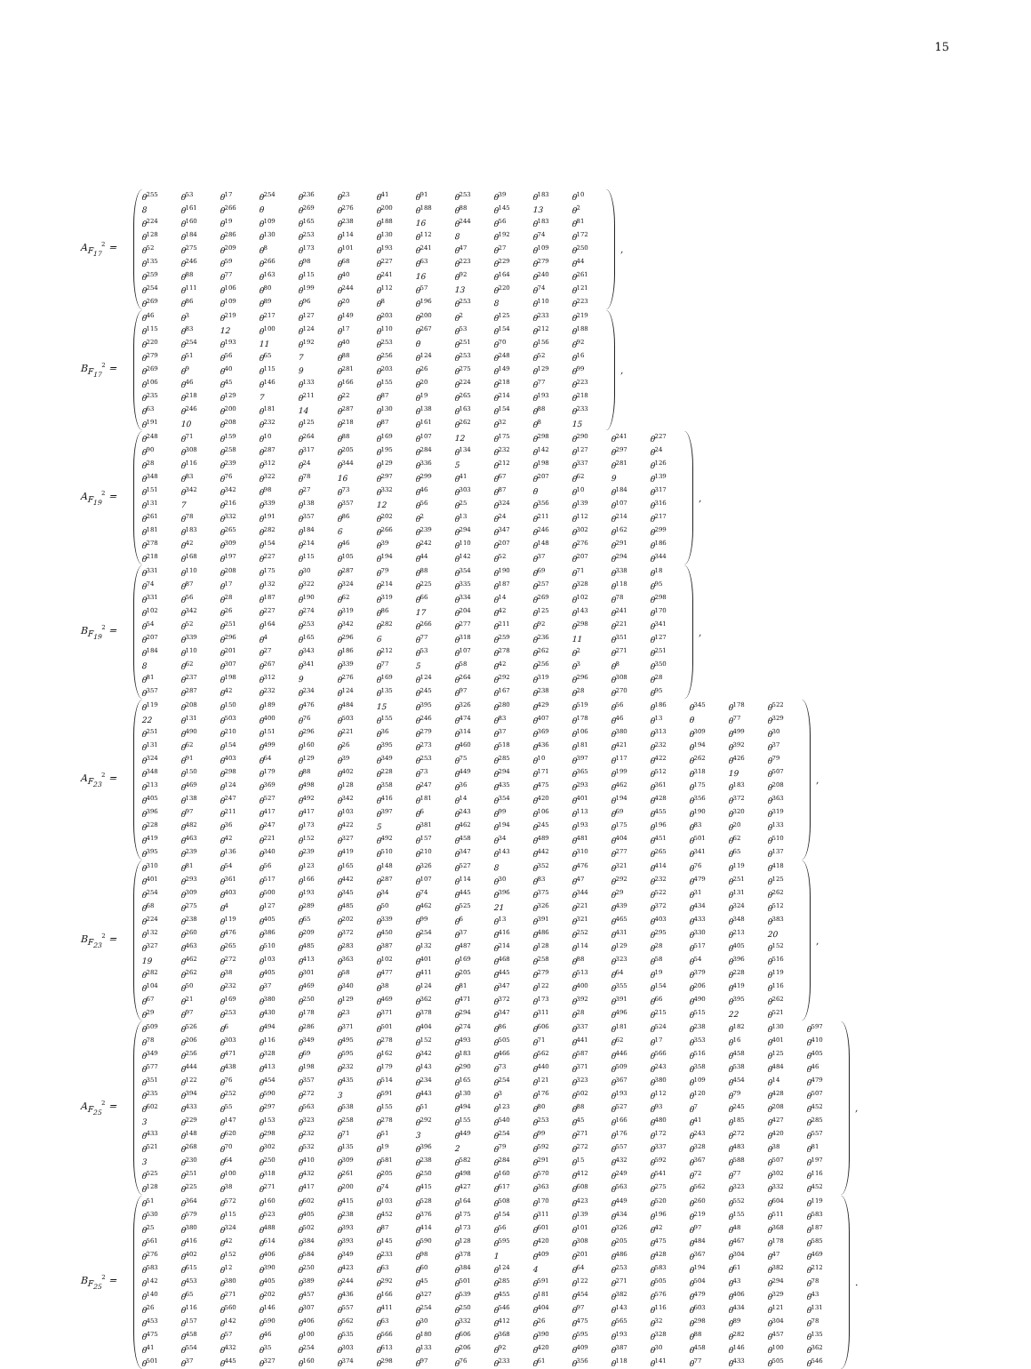15
A<sub>F<sub>17</sub></sub><sup>2</sup> =
| θ<sup>255</sup> | θ<sup>53</sup> | θ<sup>17</sup> | θ<sup>254</sup> | θ<sup>236</sup> | θ<sup>23</sup> | θ<sup>41</sup> | θ<sup>91</sup> | θ<sup>253</sup> | θ<sup>39</sup> | θ<sup>183</sup> | θ<sup>10</sup> |
| 8 | θ<sup>161</sup> | θ<sup>266</sup> | θ | θ<sup>269</sup> | θ<sup>276</sup> | θ<sup>200</sup> | θ<sup>188</sup> | θ<sup>88</sup> | θ<sup>145</sup> | 13 | θ<sup>2</sup> |
| θ<sup>224</sup> | θ<sup>160</sup> | θ<sup>19</sup> | θ<sup>109</sup> | θ<sup>165</sup> | θ<sup>238</sup> | θ<sup>188</sup> | 16 | θ<sup>244</sup> | θ<sup>56</sup> | θ<sup>183</sup> | θ<sup>81</sup> |
| θ<sup>128</sup> | θ<sup>184</sup> | θ<sup>286</sup> | θ<sup>130</sup> | θ<sup>253</sup> | θ<sup>114</sup> | θ<sup>130</sup> | θ<sup>112</sup> | 8 | θ<sup>192</sup> | θ<sup>74</sup> | θ<sup>172</sup> |
| θ<sup>52</sup> | θ<sup>275</sup> | θ<sup>209</sup> | θ<sup>8</sup> | θ<sup>173</sup> | θ<sup>101</sup> | θ<sup>193</sup> | θ<sup>241</sup> | θ<sup>47</sup> | θ<sup>27</sup> | θ<sup>109</sup> | θ<sup>250</sup> |
| θ<sup>135</sup> | θ<sup>246</sup> | θ<sup>59</sup> | θ<sup>266</sup> | θ<sup>98</sup> | θ<sup>68</sup> | θ<sup>227</sup> | θ<sup>63</sup> | θ<sup>223</sup> | θ<sup>229</sup> | θ<sup>279</sup> | θ<sup>44</sup> |
| θ<sup>259</sup> | θ<sup>88</sup> | θ<sup>77</sup> | θ<sup>163</sup> | θ<sup>115</sup> | θ<sup>40</sup> | θ<sup>241</sup> | 16 | θ<sup>92</sup> | θ<sup>164</sup> | θ<sup>240</sup> | θ<sup>261</sup> |
| θ<sup>254</sup> | θ<sup>111</sup> | θ<sup>106</sup> | θ<sup>80</sup> | θ<sup>199</sup> | θ<sup>244</sup> | θ<sup>112</sup> | θ<sup>57</sup> | 13 | θ<sup>220</sup> | θ<sup>74</sup> | θ<sup>121</sup> |
| θ<sup>269</sup> | θ<sup>86</sup> | θ<sup>109</sup> | θ<sup>89</sup> | θ<sup>96</sup> | θ<sup>20</sup> | θ<sup>8</sup> | θ<sup>196</sup> | θ<sup>253</sup> | 8 | θ<sup>110</sup> | θ<sup>223</sup> |
,
B<sub>F<sub>17</sub></sub><sup>2</sup> =
| θ<sup>46</sup> | θ<sup>3</sup> | θ<sup>219</sup> | θ<sup>217</sup> | θ<sup>127</sup> | θ<sup>149</sup> | θ<sup>203</sup> | θ<sup>200</sup> | θ<sup>2</sup> | θ<sup>125</sup> | θ<sup>233</sup> | θ<sup>219</sup> |
| θ<sup>115</sup> | θ<sup>83</sup> | 12 | θ<sup>100</sup> | θ<sup>124</sup> | θ<sup>17</sup> | θ<sup>110</sup> | θ<sup>267</sup> | θ<sup>53</sup> | θ<sup>154</sup> | θ<sup>212</sup> | θ<sup>188</sup> |
| θ<sup>220</sup> | θ<sup>254</sup> | θ<sup>193</sup> | 11 | θ<sup>192</sup> | θ<sup>40</sup> | θ<sup>253</sup> | θ | θ<sup>251</sup> | θ<sup>70</sup> | θ<sup>156</sup> | θ<sup>92</sup> |
| θ<sup>279</sup> | θ<sup>51</sup> | θ<sup>56</sup> | θ<sup>65</sup> | 7 | θ<sup>88</sup> | θ<sup>256</sup> | θ<sup>124</sup> | θ<sup>253</sup> | θ<sup>248</sup> | θ<sup>52</sup> | θ<sup>16</sup> |
| θ<sup>269</sup> | θ<sup>9</sup> | θ<sup>40</sup> | θ<sup>115</sup> | 9 | θ<sup>281</sup> | θ<sup>203</sup> | θ<sup>26</sup> | θ<sup>275</sup> | θ<sup>149</sup> | θ<sup>129</sup> | θ<sup>99</sup> |
| θ<sup>106</sup> | θ<sup>46</sup> | θ<sup>45</sup> | θ<sup>146</sup> | θ<sup>133</sup> | θ<sup>166</sup> | θ<sup>155</sup> | θ<sup>20</sup> | θ<sup>224</sup> | θ<sup>218</sup> | θ<sup>77</sup> | θ<sup>223</sup> |
| θ<sup>235</sup> | θ<sup>218</sup> | θ<sup>129</sup> | 7 | θ<sup>211</sup> | θ<sup>22</sup> | θ<sup>87</sup> | θ<sup>19</sup> | θ<sup>265</sup> | θ<sup>214</sup> | θ<sup>193</sup> | θ<sup>218</sup> |
| θ<sup>63</sup> | θ<sup>246</sup> | θ<sup>200</sup> | θ<sup>181</sup> | 14 | θ<sup>287</sup> | θ<sup>130</sup> | θ<sup>138</sup> | θ<sup>163</sup> | θ<sup>154</sup> | θ<sup>88</sup> | θ<sup>233</sup> |
| θ<sup>191</sup> | 10 | θ<sup>208</sup> | θ<sup>232</sup> | θ<sup>125</sup> | θ<sup>218</sup> | θ<sup>87</sup> | θ<sup>161</sup> | θ<sup>262</sup> | θ<sup>32</sup> | θ<sup>8</sup> | 15 |
,
A<sub>F<sub>19</sub></sub><sup>2</sup> =
| θ<sup>248</sup> | θ<sup>71</sup> | θ<sup>159</sup> | θ<sup>10</sup> | θ<sup>264</sup> | θ<sup>88</sup> | θ<sup>169</sup> | θ<sup>107</sup> | 12 | θ<sup>175</sup> | θ<sup>298</sup> | θ<sup>290</sup> | θ<sup>241</sup> | θ<sup>227</sup> |
| θ<sup>90</sup> | θ<sup>308</sup> | θ<sup>258</sup> | θ<sup>287</sup> | θ<sup>317</sup> | θ<sup>205</sup> | θ<sup>195</sup> | θ<sup>284</sup> | θ<sup>134</sup> | θ<sup>232</sup> | θ<sup>142</sup> | θ<sup>127</sup> | θ<sup>297</sup> | θ<sup>24</sup> |
| θ<sup>28</sup> | θ<sup>116</sup> | θ<sup>239</sup> | θ<sup>312</sup> | θ<sup>24</sup> | θ<sup>344</sup> | θ<sup>129</sup> | θ<sup>336</sup> | 5 | θ<sup>212</sup> | θ<sup>198</sup> | θ<sup>337</sup> | θ<sup>281</sup> | θ<sup>126</sup> |
| θ<sup>348</sup> | θ<sup>83</sup> | θ<sup>76</sup> | θ<sup>322</sup> | θ<sup>78</sup> | 16 | θ<sup>297</sup> | θ<sup>299</sup> | θ<sup>41</sup> | θ<sup>67</sup> | θ<sup>207</sup> | θ<sup>62</sup> | 9 | θ<sup>139</sup> |
| θ<sup>151</sup> | θ<sup>342</sup> | θ<sup>342</sup> | θ<sup>98</sup> | θ<sup>27</sup> | θ<sup>73</sup> | θ<sup>332</sup> | θ<sup>46</sup> | θ<sup>303</sup> | θ<sup>87</sup> | θ | θ<sup>10</sup> | θ<sup>184</sup> | θ<sup>317</sup> |
| θ<sup>131</sup> | 7 | θ<sup>216</sup> | θ<sup>339</sup> | θ<sup>138</sup> | θ<sup>357</sup> | 12 | θ<sup>56</sup> | θ<sup>25</sup> | θ<sup>324</sup> | θ<sup>356</sup> | θ<sup>139</sup> | θ<sup>107</sup> | θ<sup>316</sup> |
| θ<sup>261</sup> | θ<sup>78</sup> | θ<sup>332</sup> | θ<sup>191</sup> | θ<sup>357</sup> | θ<sup>86</sup> | θ<sup>202</sup> | θ<sup>2</sup> | θ<sup>13</sup> | θ<sup>24</sup> | θ<sup>211</sup> | θ<sup>112</sup> | θ<sup>214</sup> | θ<sup>217</sup> |
| θ<sup>181</sup> | θ<sup>183</sup> | θ<sup>265</sup> | θ<sup>282</sup> | θ<sup>184</sup> | 6 | θ<sup>266</sup> | θ<sup>239</sup> | θ<sup>294</sup> | θ<sup>347</sup> | θ<sup>246</sup> | θ<sup>302</sup> | θ<sup>162</sup> | θ<sup>299</sup> |
| θ<sup>278</sup> | θ<sup>42</sup> | θ<sup>309</sup> | θ<sup>154</sup> | θ<sup>214</sup> | θ<sup>46</sup> | θ<sup>39</sup> | θ<sup>242</sup> | θ<sup>110</sup> | θ<sup>207</sup> | θ<sup>148</sup> | θ<sup>276</sup> | θ<sup>291</sup> | θ<sup>186</sup> |
| θ<sup>218</sup> | θ<sup>168</sup> | θ<sup>197</sup> | θ<sup>227</sup> | θ<sup>115</sup> | θ<sup>105</sup> | θ<sup>194</sup> | θ<sup>44</sup> | θ<sup>142</sup> | θ<sup>52</sup> | θ<sup>37</sup> | θ<sup>207</sup> | θ<sup>294</sup> | θ<sup>344</sup> |
,
B<sub>F<sub>19</sub></sub><sup>2</sup> =
| θ<sup>331</sup> | θ<sup>110</sup> | θ<sup>208</sup> | θ<sup>175</sup> | θ<sup>30</sup> | θ<sup>287</sup> | θ<sup>79</sup> | θ<sup>88</sup> | θ<sup>354</sup> | θ<sup>190</sup> | θ<sup>69</sup> | θ<sup>71</sup> | θ<sup>338</sup> | θ<sup>18</sup> |
| θ<sup>74</sup> | θ<sup>87</sup> | θ<sup>17</sup> | θ<sup>132</sup> | θ<sup>322</sup> | θ<sup>324</sup> | θ<sup>214</sup> | θ<sup>225</sup> | θ<sup>335</sup> | θ<sup>187</sup> | θ<sup>257</sup> | θ<sup>328</sup> | θ<sup>118</sup> | θ<sup>95</sup> |
| θ<sup>331</sup> | θ<sup>56</sup> | θ<sup>28</sup> | θ<sup>187</sup> | θ<sup>190</sup> | θ<sup>62</sup> | θ<sup>319</sup> | θ<sup>66</sup> | θ<sup>334</sup> | θ<sup>14</sup> | θ<sup>269</sup> | θ<sup>102</sup> | θ<sup>78</sup> | θ<sup>298</sup> |
| θ<sup>102</sup> | θ<sup>342</sup> | θ<sup>26</sup> | θ<sup>227</sup> | θ<sup>274</sup> | θ<sup>319</sup> | θ<sup>86</sup> | 17 | θ<sup>204</sup> | θ<sup>42</sup> | θ<sup>125</sup> | θ<sup>143</sup> | θ<sup>241</sup> | θ<sup>170</sup> |
| θ<sup>54</sup> | θ<sup>52</sup> | θ<sup>251</sup> | θ<sup>164</sup> | θ<sup>253</sup> | θ<sup>342</sup> | θ<sup>282</sup> | θ<sup>266</sup> | θ<sup>277</sup> | θ<sup>211</sup> | θ<sup>92</sup> | θ<sup>298</sup> | θ<sup>221</sup> | θ<sup>341</sup> |
| θ<sup>207</sup> | θ<sup>339</sup> | θ<sup>296</sup> | θ<sup>4</sup> | θ<sup>165</sup> | θ<sup>296</sup> | 6 | θ<sup>77</sup> | θ<sup>318</sup> | θ<sup>259</sup> | θ<sup>236</sup> | 11 | θ<sup>351</sup> | θ<sup>127</sup> |
| θ<sup>184</sup> | θ<sup>110</sup> | θ<sup>201</sup> | θ<sup>27</sup> | θ<sup>343</sup> | θ<sup>186</sup> | θ<sup>212</sup> | θ<sup>53</sup> | θ<sup>107</sup> | θ<sup>278</sup> | θ<sup>262</sup> | θ<sup>2</sup> | θ<sup>271</sup> | θ<sup>251</sup> |
| 8 | θ<sup>62</sup> | θ<sup>307</sup> | θ<sup>267</sup> | θ<sup>341</sup> | θ<sup>339</sup> | θ<sup>77</sup> | 5 | θ<sup>58</sup> | θ<sup>42</sup> | θ<sup>256</sup> | θ<sup>3</sup> | θ<sup>8</sup> | θ<sup>350</sup> |
| θ<sup>81</sup> | θ<sup>237</sup> | θ<sup>198</sup> | θ<sup>312</sup> | 9 | θ<sup>276</sup> | θ<sup>169</sup> | θ<sup>124</sup> | θ<sup>264</sup> | θ<sup>292</sup> | θ<sup>319</sup> | θ<sup>296</sup> | θ<sup>308</sup> | θ<sup>28</sup> |
| θ<sup>357</sup> | θ<sup>287</sup> | θ<sup>42</sup> | θ<sup>232</sup> | θ<sup>234</sup> | θ<sup>124</sup> | θ<sup>135</sup> | θ<sup>245</sup> | θ<sup>97</sup> | θ<sup>167</sup> | θ<sup>238</sup> | θ<sup>28</sup> | θ<sup>270</sup> | θ<sup>95</sup> |
,
A<sub>F<sub>23</sub></sub><sup>2</sup> =
| θ<sup>119</sup> | θ<sup>208</sup> | θ<sup>150</sup> | θ<sup>189</sup> | θ<sup>476</sup> | θ<sup>484</sup> | 15 | θ<sup>395</sup> | θ<sup>326</sup> | θ<sup>280</sup> | θ<sup>429</sup> | θ<sup>519</sup> | θ<sup>56</sup> | θ<sup>186</sup> | θ<sup>345</sup> | θ<sup>178</sup> | θ<sup>522</sup> |
| 22 | θ<sup>131</sup> | θ<sup>503</sup> | θ<sup>400</sup> | θ<sup>76</sup> | θ<sup>503</sup> | θ<sup>155</sup> | θ<sup>246</sup> | θ<sup>474</sup> | θ<sup>83</sup> | θ<sup>407</sup> | θ<sup>178</sup> | θ<sup>46</sup> | θ<sup>13</sup> | θ | θ<sup>77</sup> | θ<sup>329</sup> |
| θ<sup>251</sup> | θ<sup>490</sup> | θ<sup>210</sup> | θ<sup>151</sup> | θ<sup>296</sup> | θ<sup>221</sup> | θ<sup>36</sup> | θ<sup>279</sup> | θ<sup>314</sup> | θ<sup>37</sup> | θ<sup>369</sup> | θ<sup>106</sup> | θ<sup>380</sup> | θ<sup>313</sup> | θ<sup>309</sup> | θ<sup>499</sup> | θ<sup>30</sup> |
| θ<sup>131</sup> | θ<sup>62</sup> | θ<sup>154</sup> | θ<sup>499</sup> | θ<sup>160</sup> | θ<sup>26</sup> | θ<sup>395</sup> | θ<sup>273</sup> | θ<sup>460</sup> | θ<sup>518</sup> | θ<sup>436</sup> | θ<sup>181</sup> | θ<sup>421</sup> | θ<sup>232</sup> | θ<sup>194</sup> | θ<sup>392</sup> | θ<sup>37</sup> |
| θ<sup>324</sup> | θ<sup>91</sup> | θ<sup>403</sup> | θ<sup>64</sup> | θ<sup>129</sup> | θ<sup>39</sup> | θ<sup>349</sup> | θ<sup>253</sup> | θ<sup>75</sup> | θ<sup>285</sup> | θ<sup>10</sup> | θ<sup>397</sup> | θ<sup>117</sup> | θ<sup>422</sup> | θ<sup>262</sup> | θ<sup>426</sup> | θ<sup>79</sup> |
| θ<sup>348</sup> | θ<sup>150</sup> | θ<sup>298</sup> | θ<sup>179</sup> | θ<sup>88</sup> | θ<sup>402</sup> | θ<sup>228</sup> | θ<sup>73</sup> | θ<sup>449</sup> | θ<sup>294</sup> | θ<sup>171</sup> | θ<sup>365</sup> | θ<sup>199</sup> | θ<sup>512</sup> | θ<sup>318</sup> | 19 | θ<sup>507</sup> |
| θ<sup>213</sup> | θ<sup>469</sup> | θ<sup>124</sup> | θ<sup>369</sup> | θ<sup>498</sup> | θ<sup>128</sup> | θ<sup>358</sup> | θ<sup>247</sup> | θ<sup>36</sup> | θ<sup>435</sup> | θ<sup>475</sup> | θ<sup>293</sup> | θ<sup>462</sup> | θ<sup>361</sup> | θ<sup>175</sup> | θ<sup>183</sup> | θ<sup>208</sup> |
| θ<sup>405</sup> | θ<sup>138</sup> | θ<sup>247</sup> | θ<sup>527</sup> | θ<sup>492</sup> | θ<sup>342</sup> | θ<sup>416</sup> | θ<sup>181</sup> | θ<sup>14</sup> | θ<sup>354</sup> | θ<sup>420</sup> | θ<sup>401</sup> | θ<sup>194</sup> | θ<sup>428</sup> | θ<sup>356</sup> | θ<sup>372</sup> | θ<sup>363</sup> |
| θ<sup>396</sup> | θ<sup>97</sup> | θ<sup>211</sup> | θ<sup>417</sup> | θ<sup>417</sup> | θ<sup>103</sup> | θ<sup>397</sup> | θ<sup>6</sup> | θ<sup>243</sup> | θ<sup>99</sup> | θ<sup>106</sup> | θ<sup>113</sup> | θ<sup>69</sup> | θ<sup>455</sup> | θ<sup>190</sup> | θ<sup>320</sup> | θ<sup>319</sup> |
| θ<sup>228</sup> | θ<sup>482</sup> | θ<sup>36</sup> | θ<sup>247</sup> | θ<sup>173</sup> | θ<sup>422</sup> | 5 | θ<sup>381</sup> | θ<sup>462</sup> | θ<sup>194</sup> | θ<sup>245</sup> | θ<sup>193</sup> | θ<sup>175</sup> | θ<sup>196</sup> | θ<sup>83</sup> | θ<sup>20</sup> | θ<sup>133</sup> |
| θ<sup>419</sup> | θ<sup>463</sup> | θ<sup>42</sup> | θ<sup>221</sup> | θ<sup>152</sup> | θ<sup>327</sup> | θ<sup>492</sup> | θ<sup>157</sup> | θ<sup>458</sup> | θ<sup>34</sup> | θ<sup>489</sup> | θ<sup>481</sup> | θ<sup>404</sup> | θ<sup>451</sup> | θ<sup>501</sup> | θ<sup>62</sup> | θ<sup>510</sup> |
| θ<sup>395</sup> | θ<sup>239</sup> | θ<sup>136</sup> | θ<sup>340</sup> | θ<sup>239</sup> | θ<sup>419</sup> | θ<sup>510</sup> | θ<sup>210</sup> | θ<sup>347</sup> | θ<sup>143</sup> | θ<sup>442</sup> | θ<sup>310</sup> | θ<sup>277</sup> | θ<sup>265</sup> | θ<sup>341</sup> | θ<sup>65</sup> | θ<sup>137</sup> |
,
B<sub>F<sub>23</sub></sub><sup>2</sup> =
| θ<sup>310</sup> | θ<sup>81</sup> | θ<sup>54</sup> | θ<sup>56</sup> | θ<sup>123</sup> | θ<sup>165</sup> | θ<sup>148</sup> | θ<sup>326</sup> | θ<sup>527</sup> | 8 | θ<sup>352</sup> | θ<sup>476</sup> | θ<sup>321</sup> | θ<sup>414</sup> | θ<sup>76</sup> | θ<sup>119</sup> | θ<sup>418</sup> |
| θ<sup>401</sup> | θ<sup>293</sup> | θ<sup>361</sup> | θ<sup>517</sup> | θ<sup>166</sup> | θ<sup>442</sup> | θ<sup>287</sup> | θ<sup>107</sup> | θ<sup>114</sup> | θ<sup>30</sup> | θ<sup>83</sup> | θ<sup>47</sup> | θ<sup>292</sup> | θ<sup>232</sup> | θ<sup>479</sup> | θ<sup>251</sup> | θ<sup>125</sup> |
| θ<sup>254</sup> | θ<sup>309</sup> | θ<sup>403</sup> | θ<sup>500</sup> | θ<sup>193</sup> | θ<sup>345</sup> | θ<sup>34</sup> | θ<sup>74</sup> | θ<sup>445</sup> | θ<sup>396</sup> | θ<sup>375</sup> | θ<sup>344</sup> | θ<sup>29</sup> | θ<sup>522</sup> | θ<sup>31</sup> | θ<sup>131</sup> | θ<sup>262</sup> |
| θ<sup>68</sup> | θ<sup>275</sup> | θ<sup>4</sup> | θ<sup>127</sup> | θ<sup>289</sup> | θ<sup>485</sup> | θ<sup>50</sup> | θ<sup>462</sup> | θ<sup>525</sup> | 21 | θ<sup>326</sup> | θ<sup>221</sup> | θ<sup>439</sup> | θ<sup>372</sup> | θ<sup>434</sup> | θ<sup>324</sup> | θ<sup>512</sup> |
| θ<sup>224</sup> | θ<sup>238</sup> | θ<sup>119</sup> | θ<sup>405</sup> | θ<sup>65</sup> | θ<sup>202</sup> | θ<sup>339</sup> | θ<sup>99</sup> | θ<sup>6</sup> | θ<sup>13</sup> | θ<sup>391</sup> | θ<sup>321</sup> | θ<sup>465</sup> | θ<sup>403</sup> | θ<sup>433</sup> | θ<sup>348</sup> | θ<sup>383</sup> |
| θ<sup>132</sup> | θ<sup>260</sup> | θ<sup>476</sup> | θ<sup>386</sup> | θ<sup>209</sup> | θ<sup>372</sup> | θ<sup>450</sup> | θ<sup>254</sup> | θ<sup>37</sup> | θ<sup>416</sup> | θ<sup>486</sup> | θ<sup>252</sup> | θ<sup>431</sup> | θ<sup>295</sup> | θ<sup>330</sup> | θ<sup>213</sup> | 20 |
| θ<sup>327</sup> | θ<sup>463</sup> | θ<sup>265</sup> | θ<sup>510</sup> | θ<sup>485</sup> | θ<sup>283</sup> | θ<sup>387</sup> | θ<sup>132</sup> | θ<sup>487</sup> | θ<sup>214</sup> | θ<sup>128</sup> | θ<sup>114</sup> | θ<sup>129</sup> | θ<sup>28</sup> | θ<sup>517</sup> | θ<sup>405</sup> | θ<sup>152</sup> |
| 19 | θ<sup>462</sup> | θ<sup>272</sup> | θ<sup>103</sup> | θ<sup>413</sup> | θ<sup>363</sup> | θ<sup>102</sup> | θ<sup>401</sup> | θ<sup>169</sup> | θ<sup>468</sup> | θ<sup>258</sup> | θ<sup>88</sup> | θ<sup>323</sup> | θ<sup>58</sup> | θ<sup>54</sup> | θ<sup>396</sup> | θ<sup>516</sup> |
| θ<sup>282</sup> | θ<sup>262</sup> | θ<sup>38</sup> | θ<sup>405</sup> | θ<sup>301</sup> | θ<sup>58</sup> | θ<sup>477</sup> | θ<sup>411</sup> | θ<sup>205</sup> | θ<sup>445</sup> | θ<sup>279</sup> | θ<sup>513</sup> | θ<sup>64</sup> | θ<sup>19</sup> | θ<sup>379</sup> | θ<sup>228</sup> | θ<sup>119</sup> |
| θ<sup>104</sup> | θ<sup>50</sup> | θ<sup>232</sup> | θ<sup>37</sup> | θ<sup>469</sup> | θ<sup>340</sup> | θ<sup>38</sup> | θ<sup>124</sup> | θ<sup>81</sup> | θ<sup>347</sup> | θ<sup>122</sup> | θ<sup>400</sup> | θ<sup>355</sup> | θ<sup>154</sup> | θ<sup>206</sup> | θ<sup>419</sup> | θ<sup>116</sup> |
| θ<sup>67</sup> | θ<sup>21</sup> | θ<sup>169</sup> | θ<sup>380</sup> | θ<sup>250</sup> | θ<sup>129</sup> | θ<sup>469</sup> | θ<sup>362</sup> | θ<sup>471</sup> | θ<sup>372</sup> | θ<sup>173</sup> | θ<sup>392</sup> | θ<sup>391</sup> | θ<sup>66</sup> | θ<sup>490</sup> | θ<sup>395</sup> | θ<sup>262</sup> |
| θ<sup>29</sup> | θ<sup>97</sup> | θ<sup>253</sup> | θ<sup>430</sup> | θ<sup>178</sup> | θ<sup>23</sup> | θ<sup>371</sup> | θ<sup>378</sup> | θ<sup>294</sup> | θ<sup>347</sup> | θ<sup>311</sup> | θ<sup>28</sup> | θ<sup>496</sup> | θ<sup>215</sup> | θ<sup>515</sup> | 22 | θ<sup>521</sup> |
,
A<sub>F<sub>25</sub></sub><sup>2</sup> =
| θ<sup>509</sup> | θ<sup>526</sup> | θ<sup>6</sup> | θ<sup>494</sup> | θ<sup>286</sup> | θ<sup>371</sup> | θ<sup>501</sup> | θ<sup>404</sup> | θ<sup>274</sup> | θ<sup>86</sup> | θ<sup>606</sup> | θ<sup>337</sup> | θ<sup>181</sup> | θ<sup>524</sup> | θ<sup>238</sup> | θ<sup>182</sup> | θ<sup>130</sup> | θ<sup>597</sup> |
| θ<sup>78</sup> | θ<sup>206</sup> | θ<sup>303</sup> | θ<sup>116</sup> | θ<sup>349</sup> | θ<sup>495</sup> | θ<sup>278</sup> | θ<sup>152</sup> | θ<sup>493</sup> | θ<sup>505</sup> | θ<sup>71</sup> | θ<sup>441</sup> | θ<sup>62</sup> | θ<sup>17</sup> | θ<sup>353</sup> | θ<sup>16</sup> | θ<sup>401</sup> | θ<sup>410</sup> |
| θ<sup>349</sup> | θ<sup>256</sup> | θ<sup>471</sup> | θ<sup>328</sup> | θ<sup>69</sup> | θ<sup>595</sup> | θ<sup>162</sup> | θ<sup>342</sup> | θ<sup>183</sup> | θ<sup>466</sup> | θ<sup>562</sup> | θ<sup>587</sup> | θ<sup>446</sup> | θ<sup>566</sup> | θ<sup>516</sup> | θ<sup>458</sup> | θ<sup>125</sup> | θ<sup>405</sup> |
| θ<sup>577</sup> | θ<sup>444</sup> | θ<sup>438</sup> | θ<sup>413</sup> | θ<sup>198</sup> | θ<sup>232</sup> | θ<sup>179</sup> | θ<sup>143</sup> | θ<sup>290</sup> | θ<sup>73</sup> | θ<sup>440</sup> | θ<sup>371</sup> | θ<sup>509</sup> | θ<sup>243</sup> | θ<sup>358</sup> | θ<sup>538</sup> | θ<sup>484</sup> | θ<sup>46</sup> |
| θ<sup>351</sup> | θ<sup>122</sup> | θ<sup>76</sup> | θ<sup>454</sup> | θ<sup>357</sup> | θ<sup>435</sup> | θ<sup>514</sup> | θ<sup>234</sup> | θ<sup>165</sup> | θ<sup>254</sup> | θ<sup>121</sup> | θ<sup>323</sup> | θ<sup>367</sup> | θ<sup>380</sup> | θ<sup>109</sup> | θ<sup>454</sup> | θ<sup>14</sup> | θ<sup>479</sup> |
| θ<sup>235</sup> | θ<sup>394</sup> | θ<sup>252</sup> | θ<sup>590</sup> | θ<sup>272</sup> | 3 | θ<sup>591</sup> | θ<sup>443</sup> | θ<sup>130</sup> | θ<sup>3</sup> | θ<sup>176</sup> | θ<sup>502</sup> | θ<sup>193</sup> | θ<sup>112</sup> | θ<sup>120</sup> | θ<sup>79</sup> | θ<sup>428</sup> | θ<sup>507</sup> |
| θ<sup>602</sup> | θ<sup>433</sup> | θ<sup>55</sup> | θ<sup>297</sup> | θ<sup>563</sup> | θ<sup>538</sup> | θ<sup>155</sup> | θ<sup>51</sup> | θ<sup>494</sup> | θ<sup>123</sup> | θ<sup>80</sup> | θ<sup>88</sup> | θ<sup>527</sup> | θ<sup>93</sup> | θ<sup>7</sup> | θ<sup>245</sup> | θ<sup>208</sup> | θ<sup>452</sup> |
| 3 | θ<sup>229</sup> | θ<sup>147</sup> | θ<sup>153</sup> | θ<sup>323</sup> | θ<sup>258</sup> | θ<sup>278</sup> | θ<sup>292</sup> | θ<sup>155</sup> | θ<sup>540</sup> | θ<sup>253</sup> | θ<sup>45</sup> | θ<sup>166</sup> | θ<sup>480</sup> | θ<sup>41</sup> | θ<sup>185</sup> | θ<sup>427</sup> | θ<sup>285</sup> |
| θ<sup>433</sup> | θ<sup>148</sup> | θ<sup>620</sup> | θ<sup>298</sup> | θ<sup>232</sup> | θ<sup>71</sup> | θ<sup>51</sup> | 3 | θ<sup>449</sup> | θ<sup>254</sup> | θ<sup>99</sup> | θ<sup>271</sup> | θ<sup>176</sup> | θ<sup>172</sup> | θ<sup>243</sup> | θ<sup>272</sup> | θ<sup>420</sup> | θ<sup>557</sup> |
| θ<sup>521</sup> | θ<sup>268</sup> | θ<sup>70</sup> | θ<sup>302</sup> | θ<sup>532</sup> | θ<sup>135</sup> | θ<sup>19</sup> | θ<sup>396</sup> | 2 | θ<sup>79</sup> | θ<sup>592</sup> | θ<sup>272</sup> | θ<sup>557</sup> | θ<sup>337</sup> | θ<sup>328</sup> | θ<sup>483</sup> | θ<sup>38</sup> | θ<sup>81</sup> |
| 3 | θ<sup>230</sup> | θ<sup>64</sup> | θ<sup>250</sup> | θ<sup>410</sup> | θ<sup>309</sup> | θ<sup>581</sup> | θ<sup>238</sup> | θ<sup>582</sup> | θ<sup>284</sup> | θ<sup>291</sup> | θ<sup>15</sup> | θ<sup>432</sup> | θ<sup>592</sup> | θ<sup>367</sup> | θ<sup>588</sup> | θ<sup>507</sup> | θ<sup>197</sup> |
| θ<sup>525</sup> | θ<sup>251</sup> | θ<sup>100</sup> | θ<sup>318</sup> | θ<sup>432</sup> | θ<sup>261</sup> | θ<sup>205</sup> | θ<sup>250</sup> | θ<sup>498</sup> | θ<sup>160</sup> | θ<sup>570</sup> | θ<sup>412</sup> | θ<sup>249</sup> | θ<sup>541</sup> | θ<sup>72</sup> | θ<sup>77</sup> | θ<sup>302</sup> | θ<sup>116</sup> |
| θ<sup>128</sup> | θ<sup>225</sup> | θ<sup>38</sup> | θ<sup>271</sup> | θ<sup>417</sup> | θ<sup>200</sup> | θ<sup>74</sup> | θ<sup>415</sup> | θ<sup>427</sup> | θ<sup>617</sup> | θ<sup>363</sup> | θ<sup>608</sup> | θ<sup>563</sup> | θ<sup>275</sup> | θ<sup>562</sup> | θ<sup>323</sup> | θ<sup>332</sup> | θ<sup>452</sup> |
,
B<sub>F<sub>25</sub></sub><sup>2</sup> =
| θ<sup>51</sup> | θ<sup>364</sup> | θ<sup>572</sup> | θ<sup>160</sup> | θ<sup>602</sup> | θ<sup>415</sup> | θ<sup>103</sup> | θ<sup>528</sup> | θ<sup>164</sup> | θ<sup>508</sup> | θ<sup>170</sup> | θ<sup>423</sup> | θ<sup>449</sup> | θ<sup>520</sup> | θ<sup>260</sup> | θ<sup>552</sup> | θ<sup>604</sup> | θ<sup>119</sup> |
| θ<sup>530</sup> | θ<sup>579</sup> | θ<sup>115</sup> | θ<sup>523</sup> | θ<sup>405</sup> | θ<sup>238</sup> | θ<sup>452</sup> | θ<sup>376</sup> | θ<sup>175</sup> | θ<sup>154</sup> | θ<sup>311</sup> | θ<sup>139</sup> | θ<sup>434</sup> | θ<sup>196</sup> | θ<sup>219</sup> | θ<sup>155</sup> | θ<sup>511</sup> | θ<sup>583</sup> |
| θ<sup>25</sup> | θ<sup>380</sup> | θ<sup>324</sup> | θ<sup>488</sup> | θ<sup>502</sup> | θ<sup>393</sup> | θ<sup>87</sup> | θ<sup>414</sup> | θ<sup>173</sup> | θ<sup>56</sup> | θ<sup>601</sup> | θ<sup>101</sup> | θ<sup>326</sup> | θ<sup>42</sup> | θ<sup>97</sup> | θ<sup>48</sup> | θ<sup>368</sup> | θ<sup>187</sup> |
| θ<sup>561</sup> | θ<sup>416</sup> | θ<sup>42</sup> | θ<sup>614</sup> | θ<sup>384</sup> | θ<sup>393</sup> | θ<sup>145</sup> | θ<sup>590</sup> | θ<sup>128</sup> | θ<sup>595</sup> | θ<sup>420</sup> | θ<sup>308</sup> | θ<sup>205</sup> | θ<sup>475</sup> | θ<sup>484</sup> | θ<sup>467</sup> | θ<sup>178</sup> | θ<sup>585</sup> |
| θ<sup>276</sup> | θ<sup>402</sup> | θ<sup>152</sup> | θ<sup>406</sup> | θ<sup>584</sup> | θ<sup>349</sup> | θ<sup>233</sup> | θ<sup>98</sup> | θ<sup>378</sup> | 1 | θ<sup>409</sup> | θ<sup>201</sup> | θ<sup>486</sup> | θ<sup>428</sup> | θ<sup>367</sup> | θ<sup>304</sup> | θ<sup>47</sup> | θ<sup>469</sup> |
| θ<sup>583</sup> | θ<sup>615</sup> | θ<sup>12</sup> | θ<sup>390</sup> | θ<sup>250</sup> | θ<sup>423</sup> | θ<sup>63</sup> | θ<sup>60</sup> | θ<sup>384</sup> | θ<sup>124</sup> | 4 | θ<sup>64</sup> | θ<sup>253</sup> | θ<sup>583</sup> | θ<sup>194</sup> | θ<sup>61</sup> | θ<sup>382</sup> | θ<sup>212</sup> |
| θ<sup>142</sup> | θ<sup>453</sup> | θ<sup>380</sup> | θ<sup>405</sup> | θ<sup>389</sup> | θ<sup>244</sup> | θ<sup>292</sup> | θ<sup>45</sup> | θ<sup>501</sup> | θ<sup>285</sup> | θ<sup>591</sup> | θ<sup>122</sup> | θ<sup>271</sup> | θ<sup>505</sup> | θ<sup>504</sup> | θ<sup>43</sup> | θ<sup>294</sup> | θ<sup>78</sup> |
| θ<sup>140</sup> | θ<sup>65</sup> | θ<sup>271</sup> | θ<sup>202</sup> | θ<sup>457</sup> | θ<sup>436</sup> | θ<sup>166</sup> | θ<sup>327</sup> | θ<sup>539</sup> | θ<sup>455</sup> | θ<sup>181</sup> | θ<sup>454</sup> | θ<sup>382</sup> | θ<sup>576</sup> | θ<sup>479</sup> | θ<sup>406</sup> | θ<sup>329</sup> | θ<sup>43</sup> |
| θ<sup>26</sup> | θ<sup>116</sup> | θ<sup>560</sup> | θ<sup>146</sup> | θ<sup>307</sup> | θ<sup>557</sup> | θ<sup>411</sup> | θ<sup>254</sup> | θ<sup>250</sup> | θ<sup>546</sup> | θ<sup>404</sup> | θ<sup>97</sup> | θ<sup>143</sup> | θ<sup>116</sup> | θ<sup>603</sup> | θ<sup>434</sup> | θ<sup>121</sup> | θ<sup>131</sup> |
| θ<sup>453</sup> | θ<sup>157</sup> | θ<sup>142</sup> | θ<sup>590</sup> | θ<sup>406</sup> | θ<sup>562</sup> | θ<sup>63</sup> | θ<sup>30</sup> | θ<sup>332</sup> | θ<sup>412</sup> | θ<sup>26</sup> | θ<sup>475</sup> | θ<sup>565</sup> | θ<sup>32</sup> | θ<sup>298</sup> | θ<sup>89</sup> | θ<sup>304</sup> | θ<sup>78</sup> |
| θ<sup>475</sup> | θ<sup>458</sup> | θ<sup>57</sup> | θ<sup>46</sup> | θ<sup>100</sup> | θ<sup>535</sup> | θ<sup>566</sup> | θ<sup>180</sup> | θ<sup>606</sup> | θ<sup>368</sup> | θ<sup>390</sup> | θ<sup>595</sup> | θ<sup>193</sup> | θ<sup>328</sup> | θ<sup>88</sup> | θ<sup>282</sup> | θ<sup>457</sup> | θ<sup>135</sup> |
| θ<sup>41</sup> | θ<sup>554</sup> | θ<sup>432</sup> | θ<sup>35</sup> | θ<sup>254</sup> | θ<sup>303</sup> | θ<sup>613</sup> | θ<sup>133</sup> | θ<sup>206</sup> | θ<sup>92</sup> | θ<sup>420</sup> | θ<sup>409</sup> | θ<sup>387</sup> | θ<sup>30</sup> | θ<sup>458</sup> | θ<sup>146</sup> | θ<sup>100</sup> | θ<sup>362</sup> |
| θ<sup>501</sup> | θ<sup>37</sup> | θ<sup>445</sup> | θ<sup>327</sup> | θ<sup>160</sup> | θ<sup>374</sup> | θ<sup>298</sup> | θ<sup>97</sup> | θ<sup>76</sup> | θ<sup>233</sup> | θ<sup>61</sup> | θ<sup>356</sup> | θ<sup>118</sup> | θ<sup>141</sup> | θ<sup>77</sup> | θ<sup>433</sup> | θ<sup>505</sup> | θ<sup>546</sup> |
.